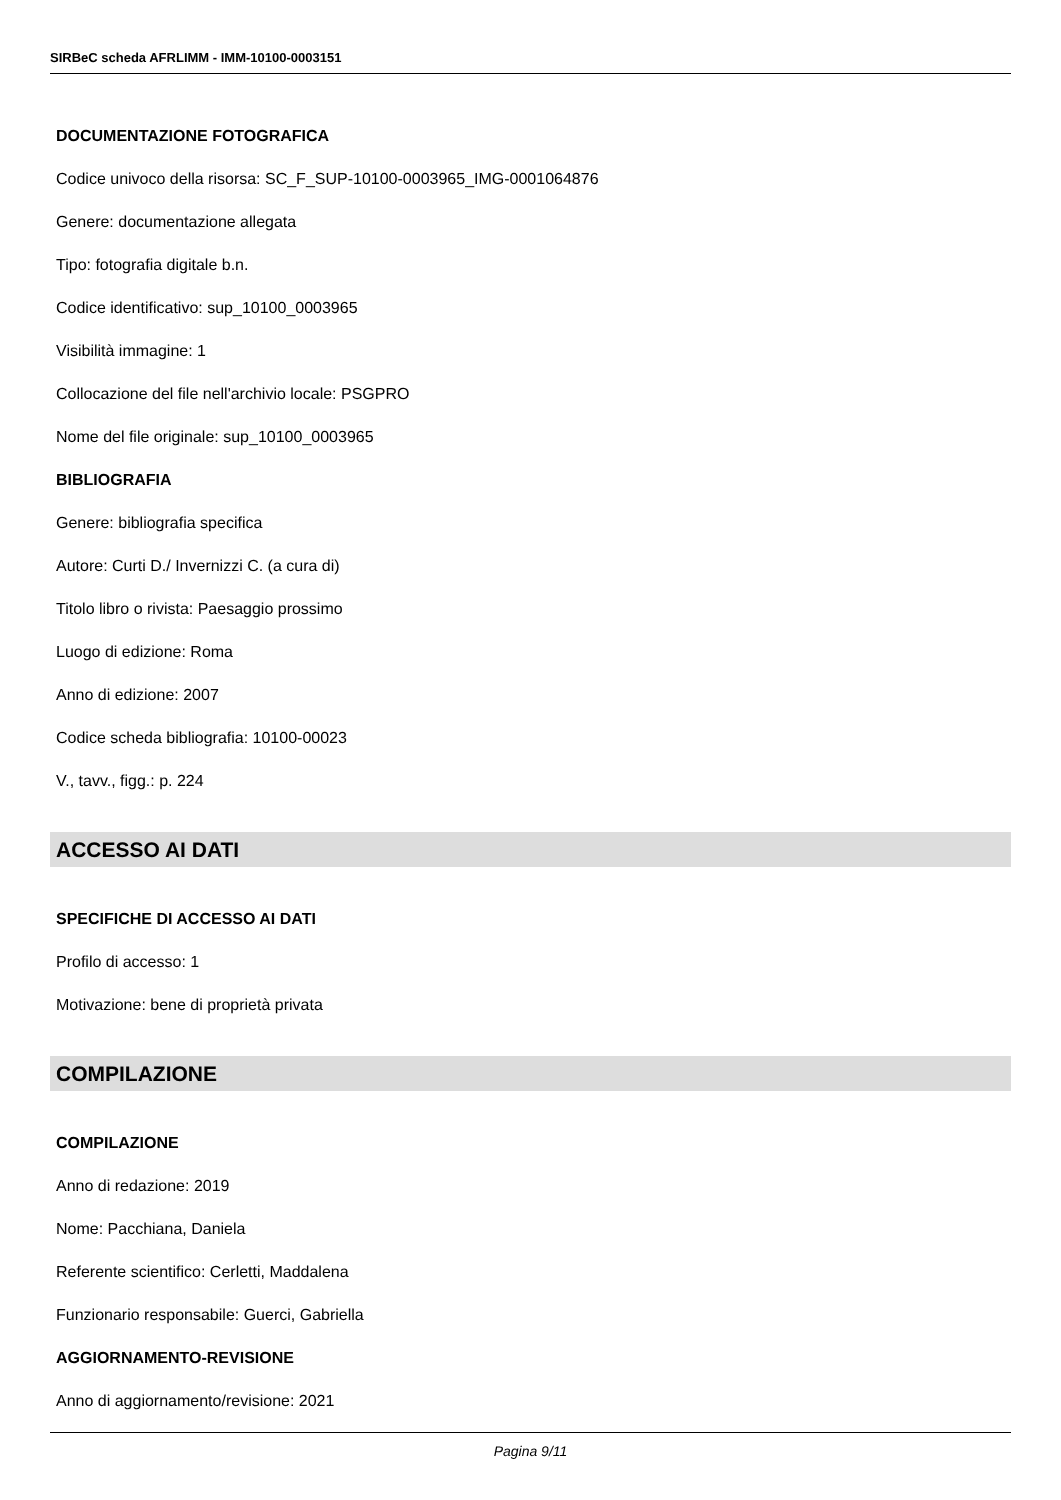SIRBeC scheda AFRLIMM - IMM-10100-0003151
DOCUMENTAZIONE FOTOGRAFICA
Codice univoco della risorsa: SC_F_SUP-10100-0003965_IMG-0001064876
Genere: documentazione allegata
Tipo: fotografia digitale b.n.
Codice identificativo: sup_10100_0003965
Visibilità immagine: 1
Collocazione del file nell'archivio locale: PSGPRO
Nome del file originale: sup_10100_0003965
BIBLIOGRAFIA
Genere: bibliografia specifica
Autore: Curti D./ Invernizzi C. (a cura di)
Titolo libro o rivista: Paesaggio prossimo
Luogo di edizione: Roma
Anno di edizione: 2007
Codice scheda bibliografia: 10100-00023
V., tavv., figg.: p. 224
ACCESSO AI DATI
SPECIFICHE DI ACCESSO AI DATI
Profilo di accesso: 1
Motivazione: bene di proprietà privata
COMPILAZIONE
COMPILAZIONE
Anno di redazione: 2019
Nome: Pacchiana, Daniela
Referente scientifico: Cerletti, Maddalena
Funzionario responsabile: Guerci, Gabriella
AGGIORNAMENTO-REVISIONE
Anno di aggiornamento/revisione: 2021
Pagina 9/11